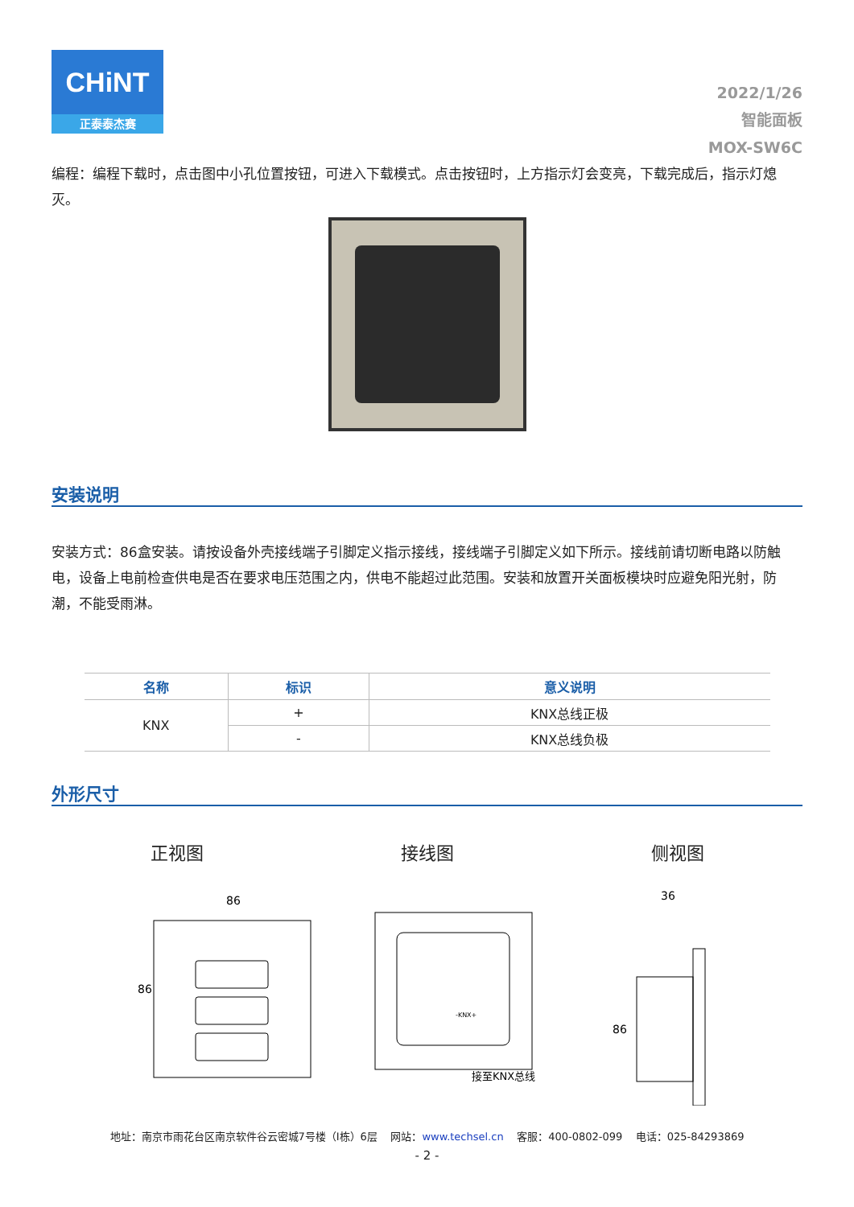CHiNT
正泰泰杰赛
2022/1/26
智能面板
MOX-SW6C
编程：编程下载时，点击图中小孔位置按钮，可进入下载模式。点击按钮时，上方指示灯会变亮，下载完成后，指示灯熄灭。
安装说明
安装方式：86盒安装。请按设备外壳接线端子引脚定义指示接线，接线端子引脚定义如下所示。接线前请切断电路以防触电，设备上电前检查供电是否在要求电压范围之内，供电不能超过此范围。安装和放置开关面板模块时应避免阳光射，防潮，不能受雨淋。
| 名称 | 标识 | 意义说明 |
| --- | --- | --- |
| KNX | + | KNX总线正极 |
| | - | KNX总线负极 |
外形尺寸
正视图 接线图 侧视图
86
86
-KNX+
接至KNX总线
36
86
地址：南京市雨花台区南京软件谷云密城7号楼（I栋）6层 网站：www.techsel.cn 客服：400-0802-099 电话：025-84293869
- 2 -